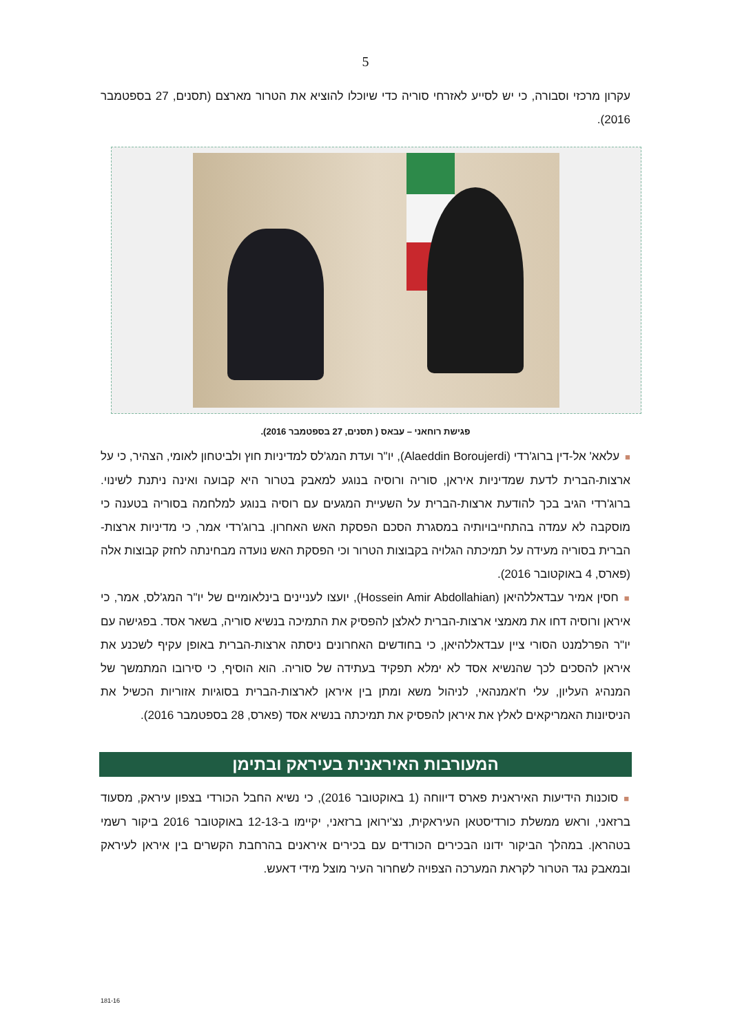5
עקרון מרכזי וסבורה, כי יש לסייע לאזרחי סוריה כדי שיוכלו להוציא את הטרור מארצם (תסנים, 27 בספטמבר 2016).
פגישת רוחאני – עבאס ( תסנים, 27 בספטמבר 2016).
■עלאא' אל-דין ברוג'רדי (Alaeddin Boroujerdi), יו"ר ועדת המג'לס למדיניות חוץ ולביטחון לאומי, הצהיר, כי על ארצות-הברית לדעת שמדיניות איראן, סוריה ורוסיה בנוגע למאבק בטרור היא קבועה ואינה ניתנת לשינוי. ברוג'רדי הגיב בכך להודעת ארצות-הברית על השעיית המגעים עם רוסיה בנוגע למלחמה בסוריה בטענה כי מוסקבה לא עמדה בהתחייבויותיה במסגרת הסכם הפסקת האש האחרון. ברוג'רדי אמר, כי מדיניות ארצות-הברית בסוריה מעידה על תמיכתה הגלויה בקבוצות הטרור וכי הפסקת האש נועדה מבחינתה לחזק קבוצות אלה (פארס, 4 באוקטובר 2016).
■חסין אמיר עבדאללהיאן (Hossein Amir Abdollahian), יועצו לעניינים בינלאומיים של יו"ר המג'לס, אמר, כי איראן ורוסיה דחו את מאמצי ארצות-הברית לאלצן להפסיק את התמיכה בנשיא סוריה, בשאר אסד. בפגישה עם יו"ר הפרלמנט הסורי ציין עבדאללהיאן, כי בחודשים האחרונים ניסתה ארצות-הברית באופן עקיף לשכנע את איראן להסכים לכך שהנשיא אסד לא ימלא תפקיד בעתידה של סוריה. הוא הוסיף, כי סירובו המתמשך של המנהיג העליון, עלי ח'אמנהאי, לניהול משא ומתן בין איראן לארצות-הברית בסוגיות אזוריות הכשיל את הניסיונות האמריקאים לאלץ את איראן להפסיק את תמיכתה בנשיא אסד (פארס, 28 בספטמבר 2016).
המעורבות האיראנית בעיראק ובתימן
■סוכנות הידיעות האיראנית פארס דיווחה (1 באוקטובר 2016), כי נשיא החבל הכורדי בצפון עיראק, מסעוד ברזאני, וראש ממשלת כורדיסטאן העיראקית, נצ'ירואן ברזאני, יקיימו ב-12-13 באוקטובר 2016 ביקור רשמי בטהראן. במהלך הביקור ידונו הבכירים הכורדים עם בכירים איראנים בהרחבת הקשרים בין איראן לעיראק ובמאבק נגד הטרור לקראת המערכה הצפויה לשחרור העיר מוצל מידי דאעש.
181-16